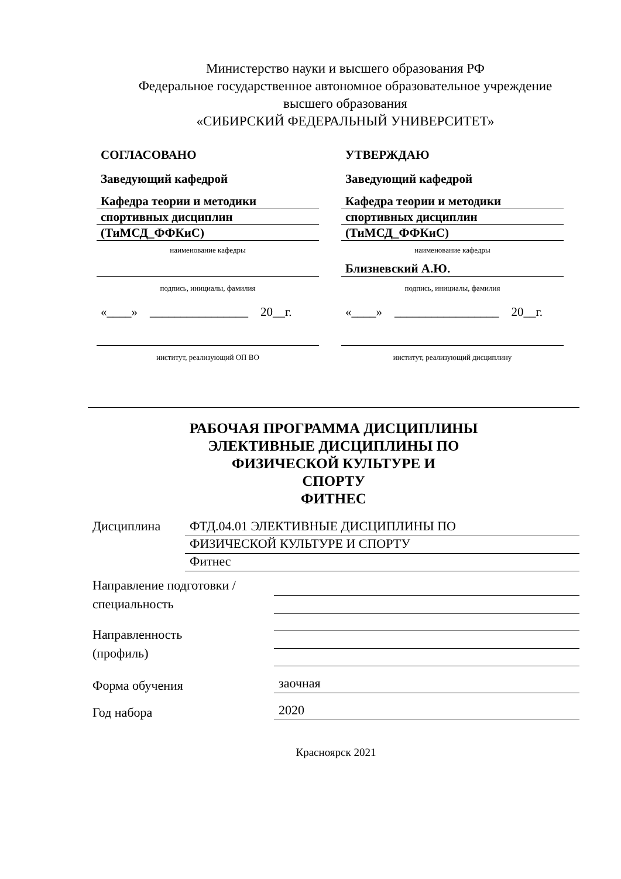Министерство науки и высшего образования РФ
Федеральное государственное автономное образовательное учреждение
высшего образования
«СИБИРСКИЙ ФЕДЕРАЛЬНЫЙ УНИВЕРСИТЕТ»
СОГЛАСОВАНО
Заведующий кафедрой
Кафедра теории и методики
спортивных дисциплин
(ТиМСД_ФФКиС)
наименование кафедры
подпись, инициалы, фамилия
«____» ________________ 20__г.
институт, реализующий ОП ВО
УТВЕРЖДАЮ
Заведующий кафедрой
Кафедра теории и методики
спортивных дисциплин
(ТиМСД_ФФКиС)
наименование кафедры
Близневский А.Ю.
подпись, инициалы, фамилия
«____» _________________ 20__г.
институт, реализующий дисциплину
РАБОЧАЯ ПРОГРАММА ДИСЦИПЛИНЫ
ЭЛЕКТИВНЫЕ ДИСЦИПЛИНЫ ПО
ФИЗИЧЕСКОЙ КУЛЬТУРЕ И
СПОРТУ
ФИТНЕС
| Дисциплина | ФТД.04.01 ЭЛЕКТИВНЫЕ ДИСЦИПЛИНЫ ПО ФИЗИЧЕСКОЙ КУЛЬТУРЕ И СПОРТУ Фитнес |
| Направление подготовки / специальность | |
| Направленность (профиль) | |
| Форма обучения | заочная |
| Год набора | 2020 |
Красноярск 2021